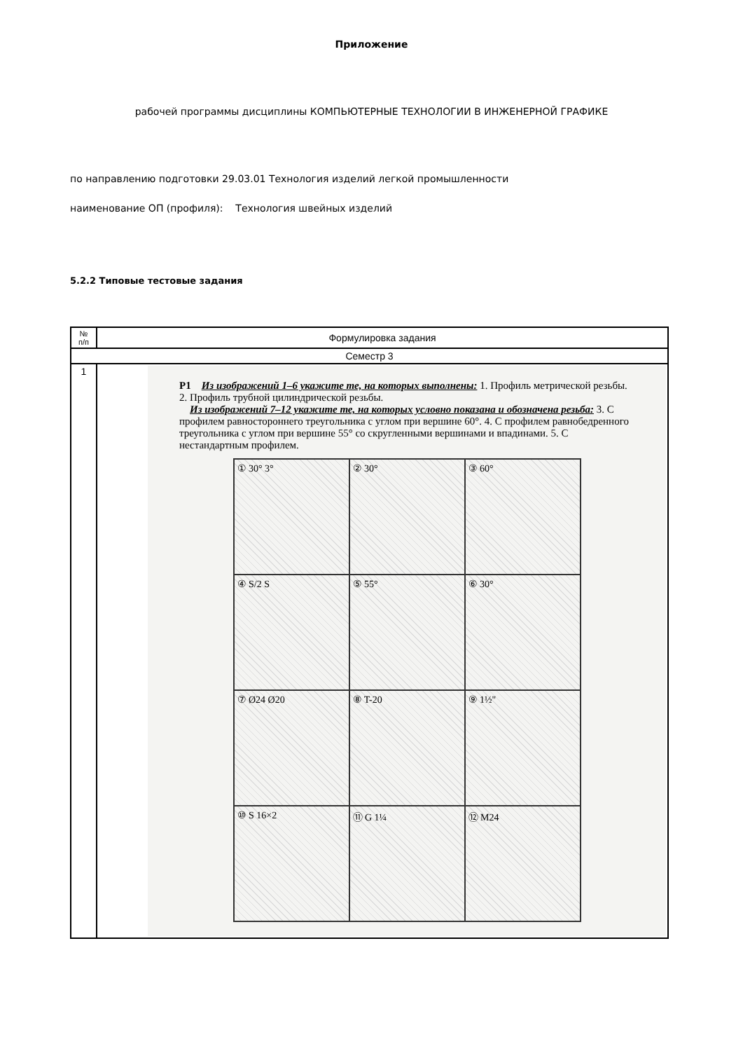Приложение
рабочей программы дисциплины КОМПЬЮТЕРНЫЕ ТЕХНОЛОГИИ В ИНЖЕНЕРНОЙ ГРАФИКЕ
по направлению подготовки 29.03.01 Технология изделий легкой промышленности
наименование ОП (профиля): Технология швейных изделий
5.2.2 Типовые тестовые задания
| № п/п | Формулировка задания |
| --- | --- |
| Семестр 3 | |
| 1 | P1 Из изображений 1–6 укажите те, на которых выполнены: 1. Профиль метрической резьбы. 2. Профиль трубной цилиндрической резьбы. Из изображений 7–12 укажите те, на которых условно показана и обозначена резьба: 3. С профилем равностороннего треугольника с углом при вершине 60°. 4. С профилем равнобедренного треугольника с углом при вершине 55° со скругленными вершинами и впадинами. 5. С нестандартным профилем. ① 30° 3° ② 30° ③ 60° ④ S/2 S ⑤ 55° ⑥ 30° ⑦ Ø24 Ø20 ⑧ T-20 ⑨ 1½" ⑩ S 16×2 ⑪ G 1¼ ⑫ M24 |